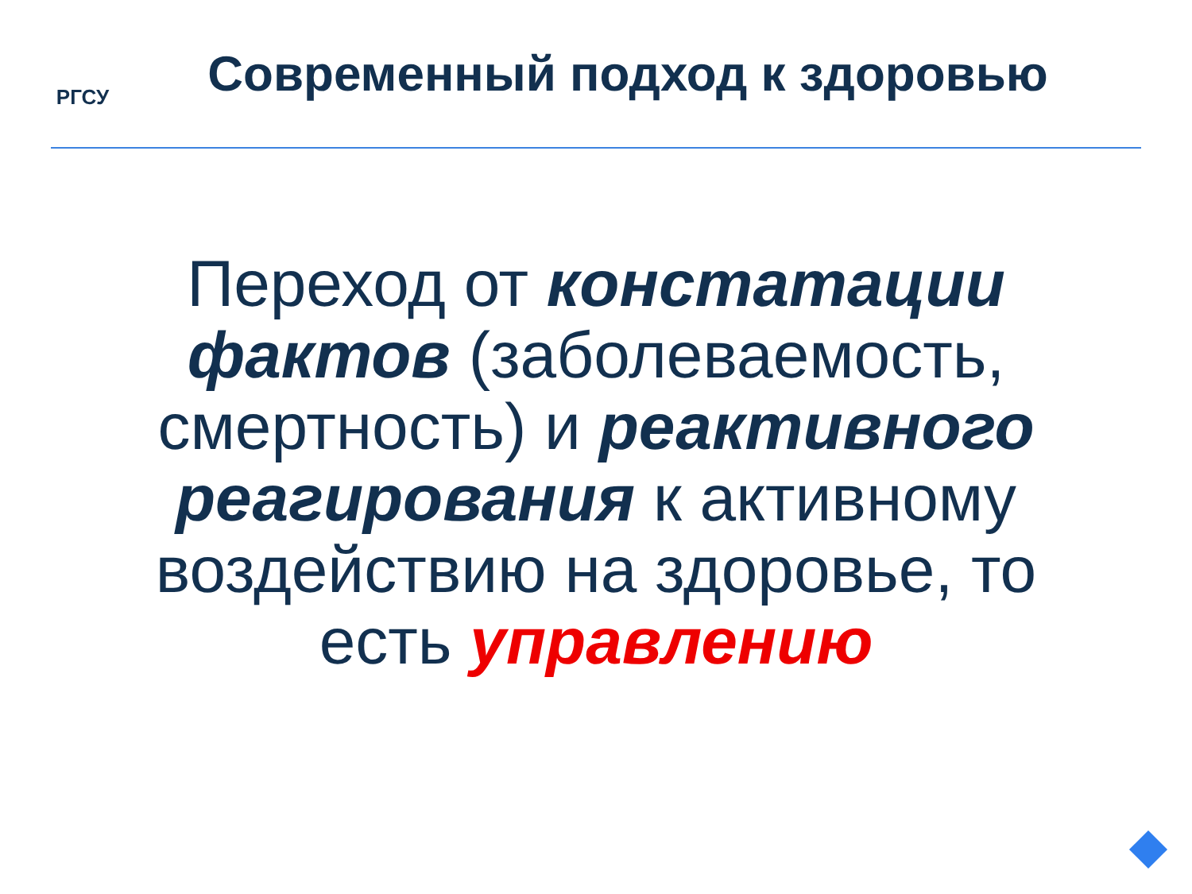РГСУ
Современный подход к здоровью
Переход от констатации фактов (заболеваемость, смертность) и реактивного реагирования к активному воздействию на здоровье, то есть управлению